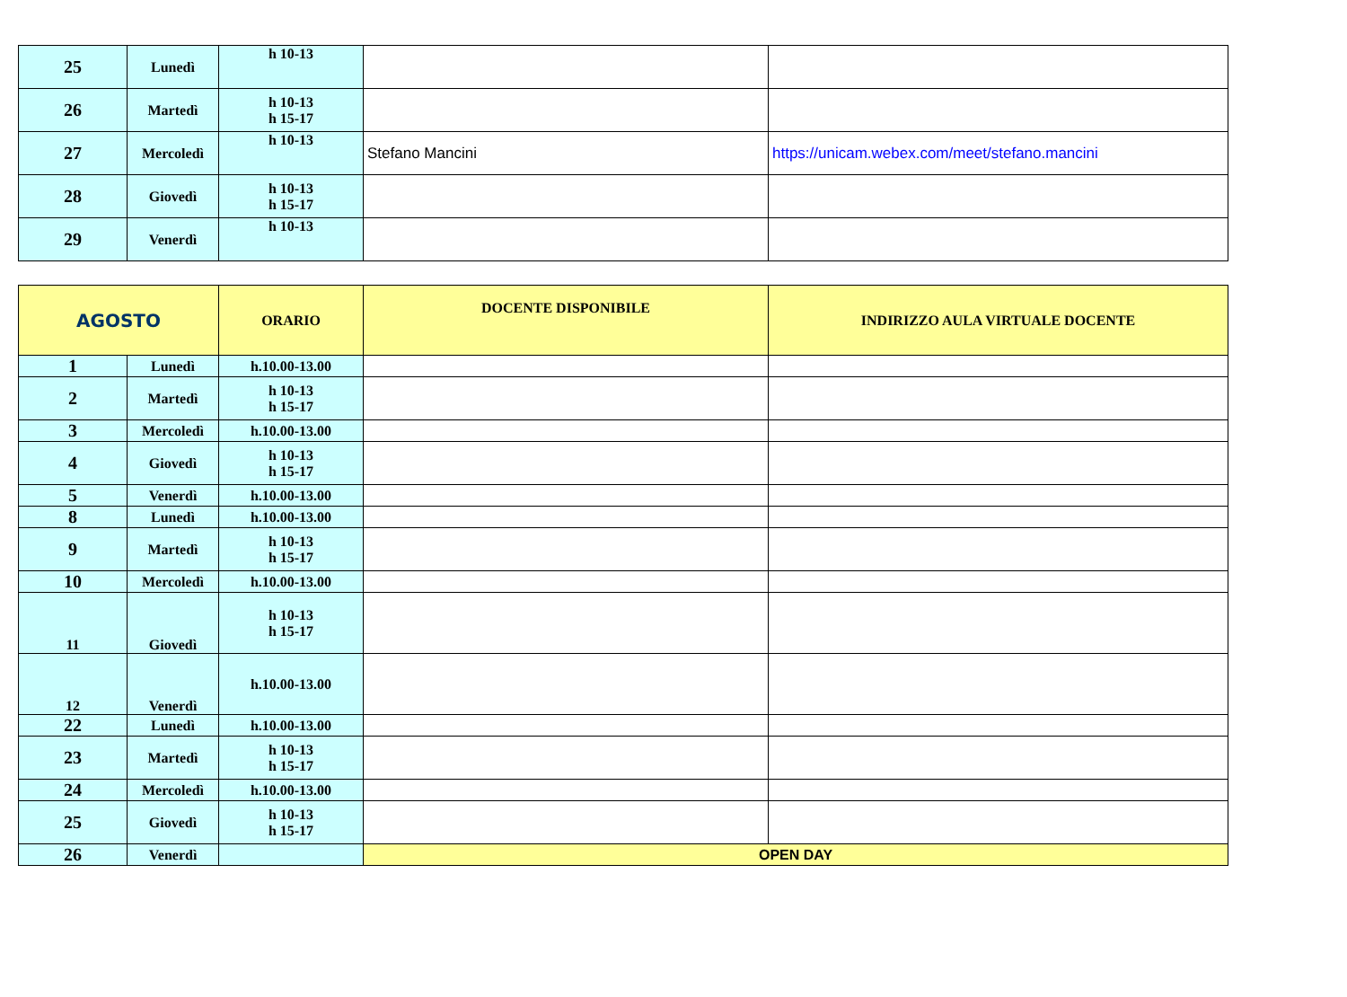| 25 | Lunedì | h 10-13 | | |
| 26 | Martedì | h 10-13 h 15-17 | | |
| 27 | Mercoledì | h 10-13 | Stefano Mancini | https://unicam.webex.com/meet/stefano.mancini |
| 28 | Giovedì | h 10-13 h 15-17 | | |
| 29 | Venerdì | h 10-13 | | |
| AGOSTO | | ORARIO | DOCENTE DISPONIBILE | INDIRIZZO AULA VIRTUALE DOCENTE |
| --- | --- | --- | --- | --- |
| 1 | Lunedì | h.10.00-13.00 | | |
| 2 | Martedì | h 10-13 h 15-17 | | |
| 3 | Mercoledì | h.10.00-13.00 | | |
| 4 | Giovedì | h 10-13 h 15-17 | | |
| 5 | Venerdì | h.10.00-13.00 | | |
| 8 | Lunedì | h.10.00-13.00 | | |
| 9 | Martedì | h 10-13 h 15-17 | | |
| 10 | Mercoledì | h.10.00-13.00 | | |
| 11 | Giovedì | h 10-13 h 15-17 | | |
| 12 | Venerdì | h.10.00-13.00 | | |
| 22 | Lunedì | h.10.00-13.00 | | |
| 23 | Martedì | h 10-13 h 15-17 | | |
| 24 | Mercoledì | h.10.00-13.00 | | |
| 25 | Giovedì | h 10-13 h 15-17 | | |
| 26 | Venerdì | | OPEN DAY | |